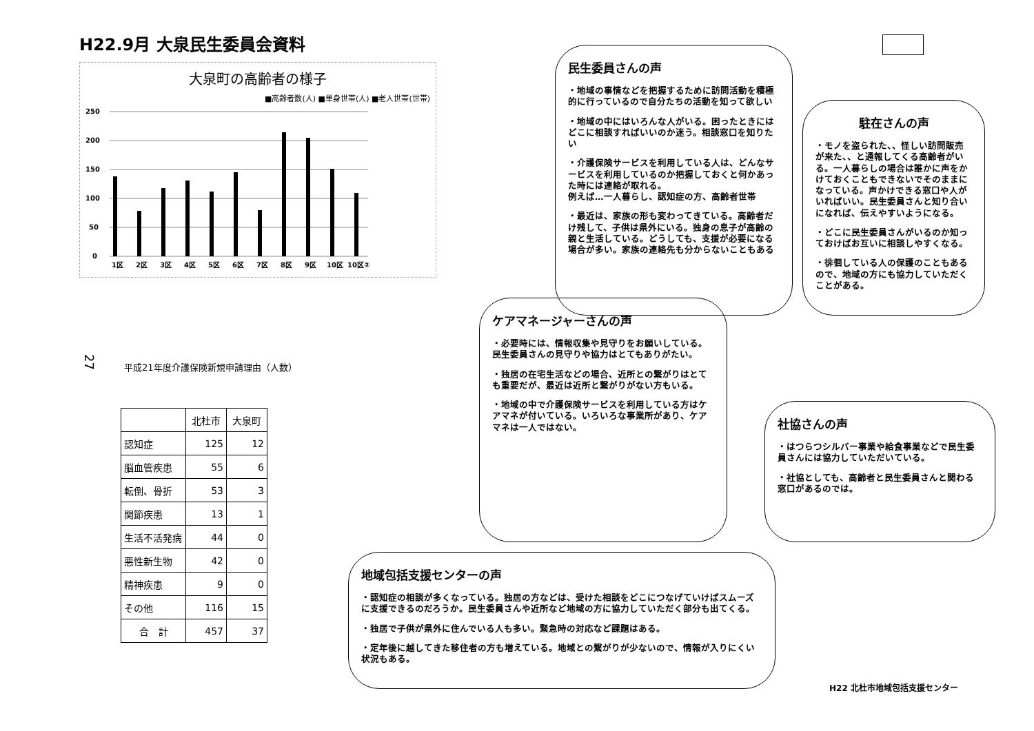H22.9月 大泉民生委員会資料
大泉町の高齢者の様子
■高齢者数(人) ■単身世帯(人) ■老人世帯(世帯)
250
200
150
100
50
0
1区
2区
3区
4区
5区
6区
7区
8区
9区
10区
10区②
平成21年度介護保険新規申請理由（人数）
| | 北杜市 | 大泉町 |
| 認知症 | 125 | 12 |
| 脳血管疾患 | 55 | 6 |
| 転倒、骨折 | 53 | 3 |
| 関節疾患 | 13 | 1 |
| 生活不活発病 | 44 | 0 |
| 悪性新生物 | 42 | 0 |
| 精神疾患 | 9 | 0 |
| その他 | 116 | 15 |
| 合 計 | 457 | 37 |
民生委員さんの声
・地域の事情などを把握するために訪問活動を積極的に行っているので自分たちの活動を知って欲しい
・地域の中にはいろんな人がいる。困ったときにはどこに相談すればいいのか迷う。相談窓口を知りたい
・介護保険サービスを利用している人は、どんなサービスを利用しているのか把握しておくと何かあった時には連絡が取れる。
例えば…一人暮らし、認知症の方、高齢者世帯
・最近は、家族の形も変わってきている。高齢者だけ残して、子供は県外にいる。独身の息子が高齢の親と生活している。どうしても、支援が必要になる場合が多い。家族の連絡先も分からないこともある
駐在さんの声
・モノを盗られた、、怪しい訪問販売が来た、、と通報してくる高齢者がいる。一人暮らしの場合は誰かに声をかけておくこともできないでそのままになっている。声かけできる窓口や人がいればいい。民生委員さんと知り合いになれば、伝えやすいようになる。
・どこに民生委員さんがいるのか知っておけばお互いに相談しやすくなる。
・徘徊している人の保護のこともあるので、地域の方にも協力していただくことがある。
ケアマネージャーさんの声
・必要時には、情報収集や見守りをお願いしている。民生委員さんの見守りや協力はとてもありがたい。
・独居の在宅生活などの場合、近所との繋がりはとても重要だが、最近は近所と繋がりがない方もいる。
・地域の中で介護保険サービスを利用している方はケアマネが付いている。いろいろな事業所があり、ケアマネは一人ではない。
社協さんの声
・はつらつシルバー事業や給食事業などで民生委員さんには協力していただいている。
・社協としても、高齢者と民生委員さんと関わる窓口があるのでは。
地域包括支援センターの声
・認知症の相談が多くなっている。独居の方などは、受けた相談をどこにつなげていけばスムーズに支援できるのだろうか。民生委員さんや近所など地域の方に協力していただく部分も出てくる。
・独居で子供が県外に住んでいる人も多い。緊急時の対応など課題はある。
・定年後に越してきた移住者の方も増えている。地域との繋がりが少ないので、情報が入りにくい状況もある。
27
H22 北杜市地域包括支援センター